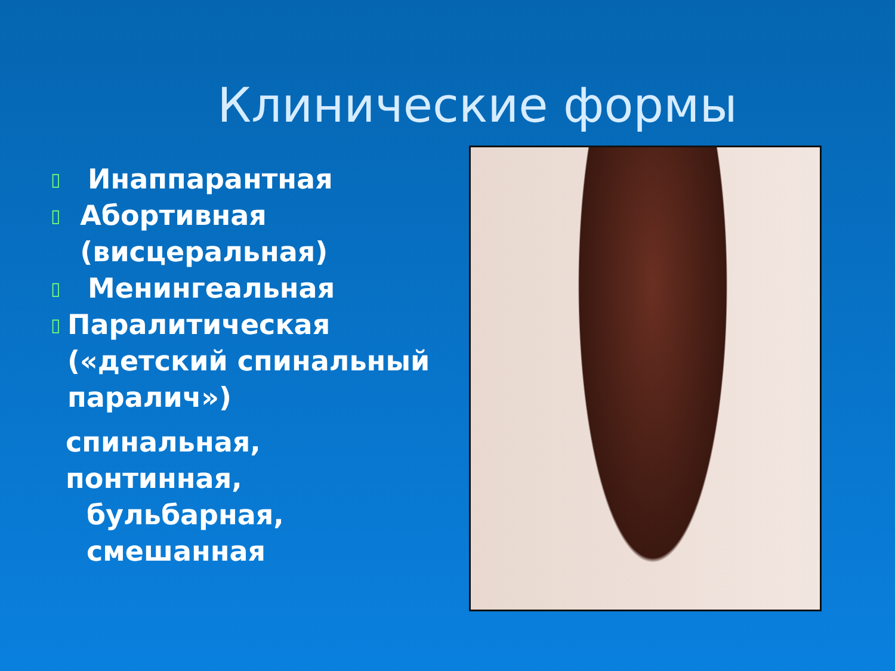Клинические формы
▯ Инаппарантная
▯ Абортивная (висцеральная)
▯ Менингеальная
▯ Паралитическая («детский спинальный паралич»)
спинальная, понтинная,
бульбарная,
смешанная